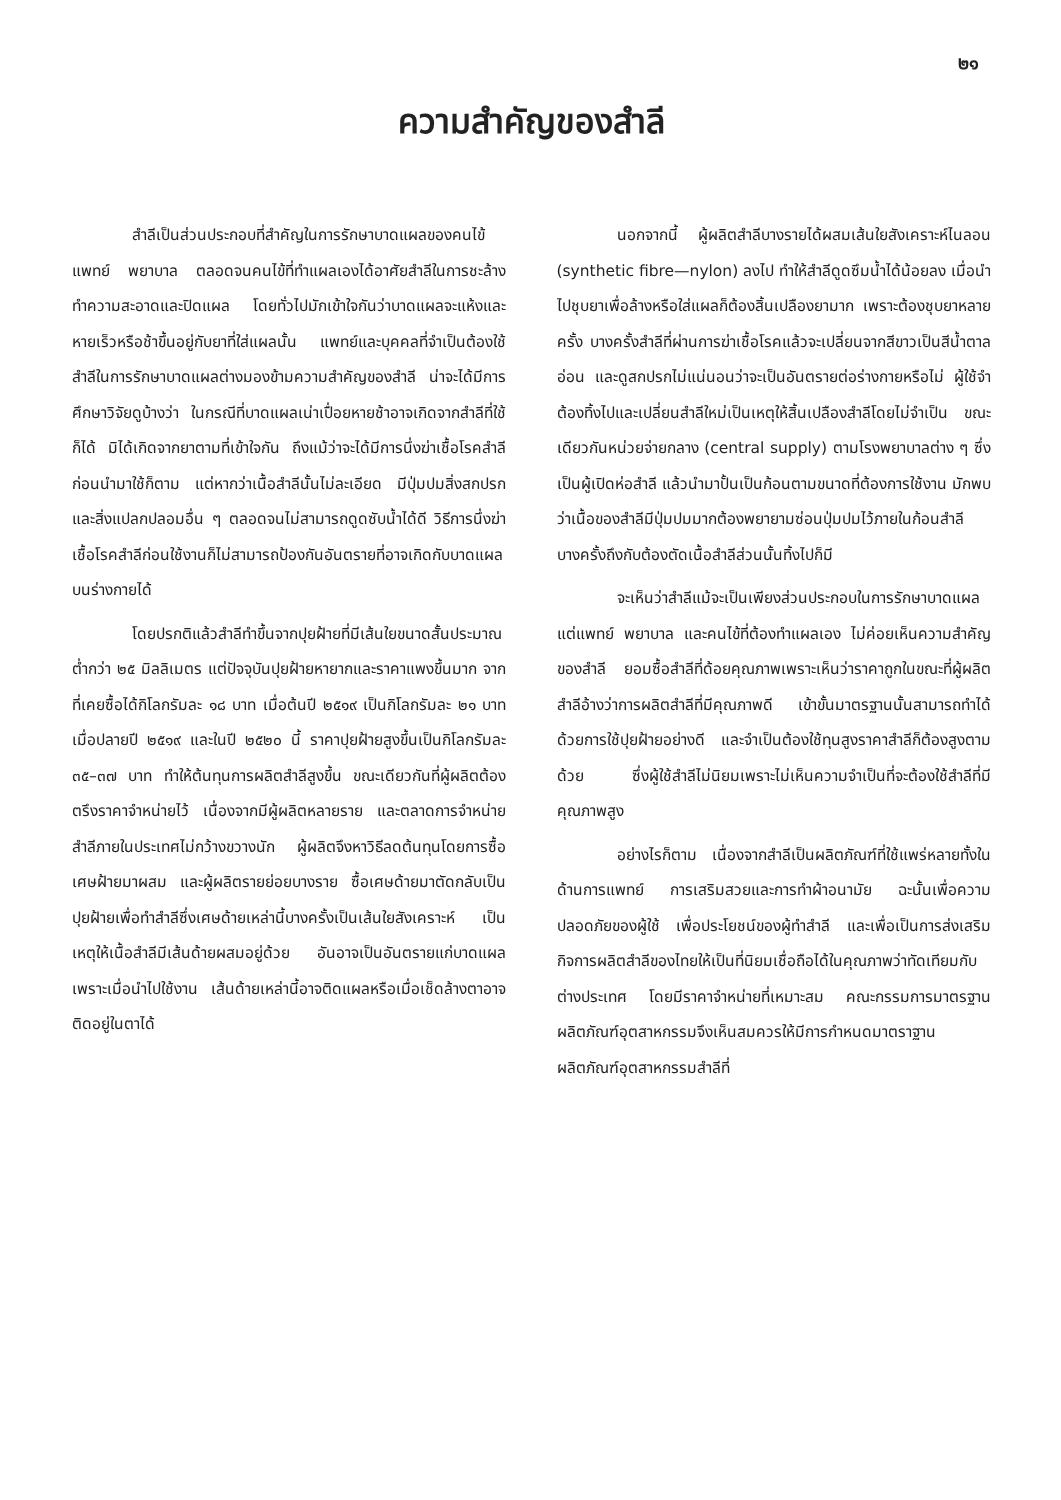๒๑
ความสำคัญของสำลี
สำลีเป็นส่วนประกอบที่สำคัญในการรักษาบาดแผลของคนไข้ แพทย์ พยาบาล ตลอดจนคนไข้ที่ทำแผลเองได้อาศัยสำลีในการชะล้างทำความสะอาดและปิดแผล โดยทั่วไปมักเข้าใจกันว่าบาดแผลจะแห้งและหายเร็วหรือช้าขึ้นอยู่กับยาที่ใส่แผลนั้น แพทย์และบุคคลที่จำเป็นต้องใช้สำลีในการรักษาบาดแผลต่างมองข้ามความสำคัญของสำลี น่าจะได้มีการศึกษาวิจัยดูบ้างว่า ในกรณีที่บาดแผลเน่าเปื่อยหายช้าอาจเกิดจากสำลีที่ใช้ก็ได้ มิได้เกิดจากยาตามที่เข้าใจกัน ถึงแม้ว่าจะได้มีการนึ่งฆ่าเชื้อโรคสำลีก่อนนำมาใช้ก็ตาม แต่หากว่าเนื้อสำลีนั้นไม่ละเอียด มีปุ่มปมสิ่งสกปรก และสิ่งแปลกปลอมอื่น ๆ ตลอดจนไม่สามารถดูดซับน้ำได้ดี วิธีการนึ่งฆ่าเชื้อโรคสำลีก่อนใช้งานก็ไม่สามารถป้องกันอันตรายที่อาจเกิดกับบาดแผลบนร่างกายได้
โดยปรกติแล้วสำลีทำขึ้นจากปุยฝ้ายที่มีเส้นใยขนาดสั้นประมาณต่ำกว่า ๒๕ มิลลิเมตร แต่ปัจจุบันปุยฝ้ายหายากและราคาแพงขึ้นมาก จากที่เคยซื้อได้กิโลกรัมละ ๑๘ บาท เมื่อต้นปี ๒๕๑๙ เป็นกิโลกรัมละ ๒๑ บาท เมื่อปลายปี ๒๕๑๙ และในปี ๒๕๒๐ นี้ ราคาปุยฝ้ายสูงขึ้นเป็นกิโลกรัมละ ๓๕–๓๗ บาท ทำให้ต้นทุนการผลิตสำลีสูงขึ้น ขณะเดียวกันที่ผู้ผลิตต้องตรึงราคาจำหน่ายไว้ เนื่องจากมีผู้ผลิตหลายราย และตลาดการจำหน่ายสำลีภายในประเทศไม่กว้างขวางนัก ผู้ผลิตจึงหาวิธีลดต้นทุนโดยการซื้อเศษฝ้ายมาผสม และผู้ผลิตรายย่อยบางราย ซื้อเศษด้ายมาตัดกลับเป็นปุยฝ้ายเพื่อทำสำลีซึ่งเศษด้ายเหล่านี้บางครั้งเป็นเส้นใยสังเคราะห์ เป็นเหตุให้เนื้อสำลีมีเส้นด้ายผสมอยู่ด้วย อันอาจเป็นอันตรายแก่บาดแผล เพราะเมื่อนำไปใช้งาน เส้นด้ายเหล่านี้อาจติดแผลหรือเมื่อเช็ดล้างตาอาจติดอยู่ในตาได้
นอกจากนี้ ผู้ผลิตสำลีบางรายได้ผสมเส้นใยสังเคราะห์ไนลอน (synthetic fibre—nylon) ลงไป ทำให้สำลีดูดซึมน้ำได้น้อยลง เมื่อนำไปชุบยาเพื่อล้างหรือใส่แผลก็ต้องสิ้นเปลืองยามาก เพราะต้องชุบยาหลายครั้ง บางครั้งสำลีที่ผ่านการฆ่าเชื้อโรคแล้วจะเปลี่ยนจากสีขาวเป็นสีน้ำตาลอ่อน และดูสกปรกไม่แน่นอนว่าจะเป็นอันตรายต่อร่างกายหรือไม่ ผู้ใช้จำต้องทิ้งไปและเปลี่ยนสำลีใหม่เป็นเหตุให้สิ้นเปลืองสำลีโดยไม่จำเป็น ขณะเดียวกันหน่วยจ่ายกลาง (central supply) ตามโรงพยาบาลต่าง ๆ ซึ่งเป็นผู้เปิดห่อสำลี แล้วนำมาปั้นเป็นก้อนตามขนาดที่ต้องการใช้งาน มักพบว่าเนื้อของสำลีมีปุ่มปมมากต้องพยายามซ่อนปุ่มปมไว้ภายในก้อนสำลี บางครั้งถึงกับต้องตัดเนื้อสำลีส่วนนั้นทิ้งไปก็มี
จะเห็นว่าสำลีแม้จะเป็นเพียงส่วนประกอบในการรักษาบาดแผล แต่แพทย์ พยาบาล และคนไข้ที่ต้องทำแผลเอง ไม่ค่อยเห็นความสำคัญของสำลี ยอมซื้อสำลีที่ด้อยคุณภาพเพราะเห็นว่าราคาถูกในขณะที่ผู้ผลิตสำลีอ้างว่าการผลิตสำลีที่มีคุณภาพดี เข้าขั้นมาตรฐานนั้นสามารถทำได้ด้วยการใช้ปุยฝ้ายอย่างดี และจำเป็นต้องใช้ทุนสูงราคาสำลีก็ต้องสูงตามด้วย ซึ่งผู้ใช้สำลีไม่นิยมเพราะไม่เห็นความจำเป็นที่จะต้องใช้สำลีที่มีคุณภาพสูง
อย่างไรก็ตาม เนื่องจากสำลีเป็นผลิตภัณฑ์ที่ใช้แพร่หลายทั้งในด้านการแพทย์ การเสริมสวยและการทำผ้าอนามัย ฉะนั้นเพื่อความปลอดภัยของผู้ใช้ เพื่อประโยชน์ของผู้ทำสำลี และเพื่อเป็นการส่งเสริมกิจการผลิตสำลีของไทยให้เป็นที่นิยมเชื่อถือได้ในคุณภาพว่าทัดเทียมกับต่างประเทศ โดยมีราคาจำหน่ายที่เหมาะสม คณะกรรมการมาตรฐานผลิตภัณฑ์อุตสาหกรรมจึงเห็นสมควรให้มีการกำหนดมาตราฐานผลิตภัณฑ์อุตสาหกรรมสำลีที่